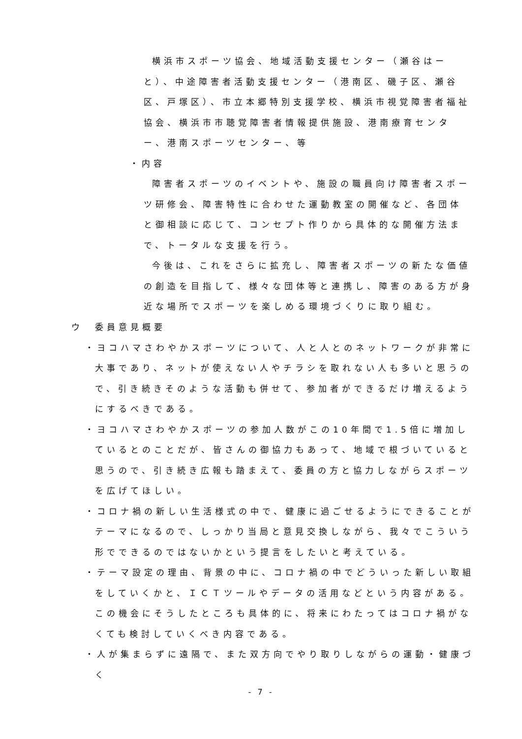横浜市スポーツ協会、地域活動支援センター（瀬谷はーと）、中途障害者活動支援センター（港南区、磯子区、瀬谷区、戸塚区）、市立本郷特別支援学校、横浜市視覚障害者福祉協会、横浜市市聴覚障害者情報提供施設、港南療育センター、港南スポーツセンター、等
・内容
障害者スポーツのイベントや、施設の職員向け障害者スポーツ研修会、障害特性に合わせた運動教室の開催など、各団体と御相談に応じて、コンセプト作りから具体的な開催方法まで、トータルな支援を行う。
今後は、これをさらに拡充し、障害者スポーツの新たな価値の創造を目指して、様々な団体等と連携し、障害のある方が身近な場所でスポーツを楽しめる環境づくりに取り組む。
ウ　委員意見概要
・ヨコハマさわやかスポーツについて、人と人とのネットワークが非常に大事であり、ネットが使えない人やチラシを取れない人も多いと思うので、引き続きそのような活動も併せて、参加者ができるだけ増えるようにするべきである。
・ヨコハマさわやかスポーツの参加人数がこの10年間で1.5倍に増加しているとのことだが、皆さんの御協力もあって、地域で根づいていると思うので、引き続き広報も踏まえて、委員の方と協力しながらスポーツを広げてほしい。
・コロナ禍の新しい生活様式の中で、健康に過ごせるようにできることがテーマになるので、しっかり当局と意見交換しながら、我々でこういう形でできるのではないかという提言をしたいと考えている。
・テーマ設定の理由、背景の中に、コロナ禍の中でどういった新しい取組をしていくかと、ＩＣＴツールやデータの活用などという内容がある。この機会にそうしたところも具体的に、将来にわたってはコロナ禍がなくても検討していくべき内容である。
・人が集まらずに遠隔で、また双方向でやり取りしながらの運動・健康づく
- 7 -